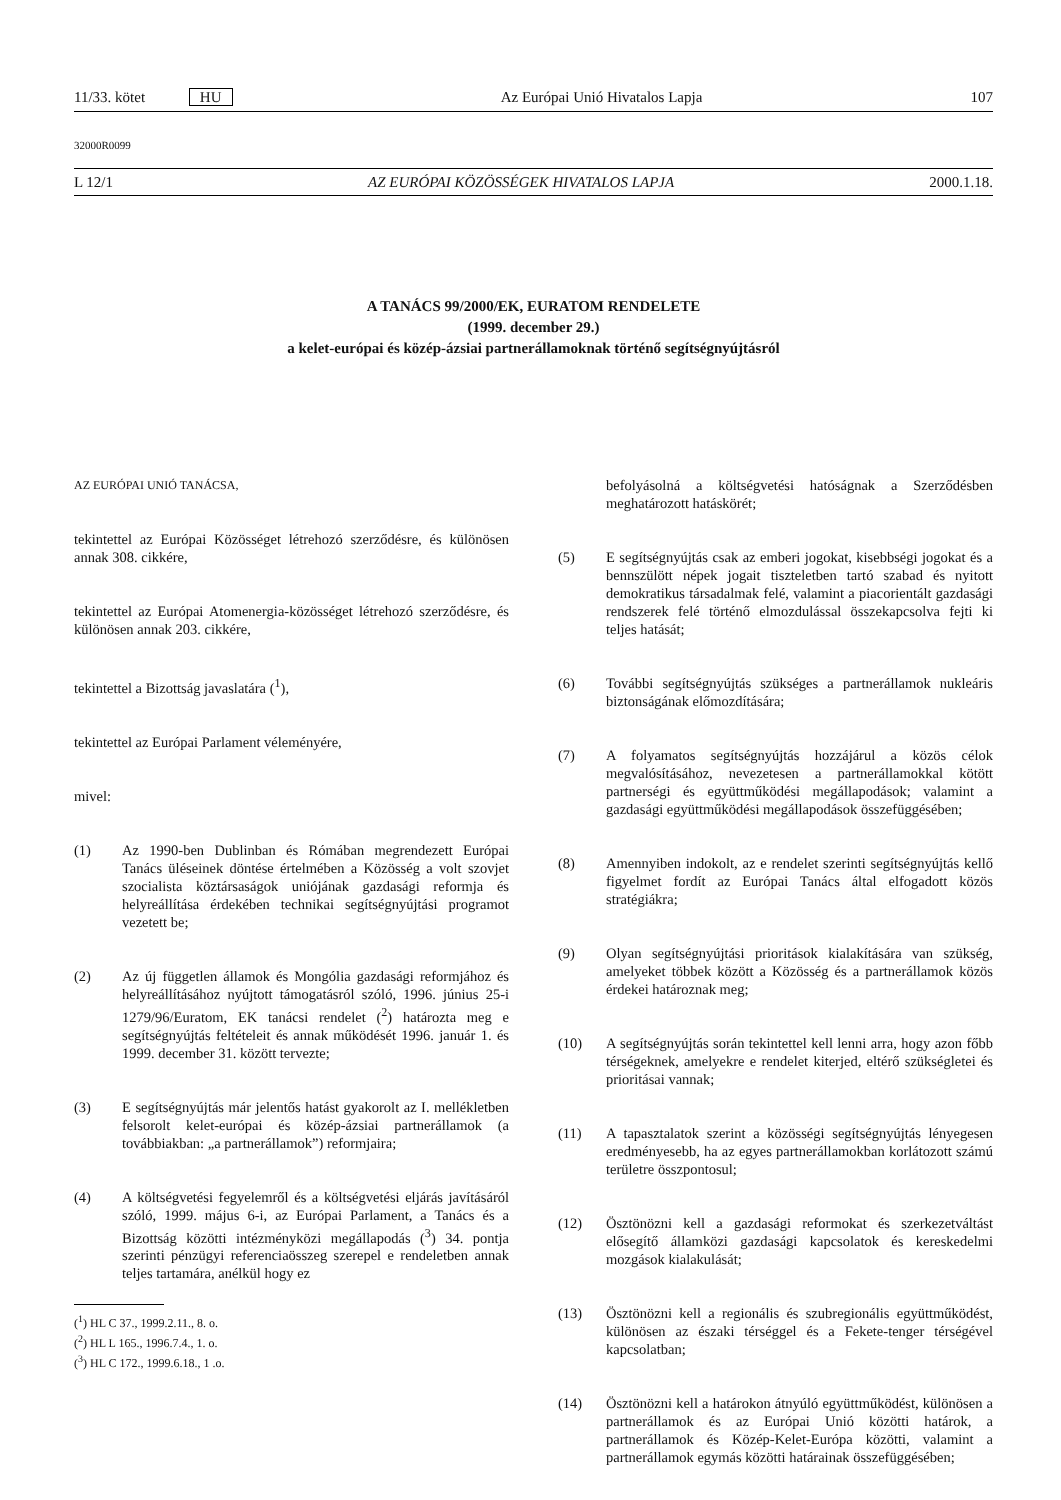11/33. kötet HU Az Európai Unió Hivatalos Lapja 107
32000R0099
L 12/1 AZ EURÓPAI KÖZÖSSÉGEK HIVATALOS LAPJA 2000.1.18.
A TANÁCS 99/2000/EK, EURATOM RENDELETE
(1999. december 29.)
a kelet-európai és közép-ázsiai partnerállamoknak történő segítségnyújtásról
AZ EURÓPAI UNIÓ TANÁCSA,
tekintettel az Európai Közösséget létrehozó szerződésre, és különösen annak 308. cikkére,
tekintettel az Európai Atomenergia-közösséget létrehozó szerződésre, és különösen annak 203. cikkére,
tekintettel a Bizottság javaslatára (<sup>1</sup>),
tekintettel az Európai Parlament véleményére,
mivel:
(1) Az 1990-ben Dublinban és Rómában megrendezett Európai Tanács üléseinek döntése értelmében a Közösség a volt szovjet szocialista köztársaságok uniójának gazdasági reformja és helyreállítása érdekében technikai segítségnyújtási programot vezetett be;
(2) Az új független államok és Mongólia gazdasági reformjához és helyreállításához nyújtott támogatásról szóló, 1996. június 25-i 1279/96/Euratom, EK tanácsi rendelet (<sup>2</sup>) határozta meg e segítségnyújtás feltételeit és annak működését 1996. január 1. és 1999. december 31. között tervezte;
(3) E segítségnyújtás már jelentős hatást gyakorolt az I. mellékletben felsorolt kelet-európai és közép-ázsiai partnerállamok (a továbbiakban: „a partnerállamok”) reformjaira;
(4) A költségvetési fegyelemről és a költségvetési eljárás javításáról szóló, 1999. május 6-i, az Európai Parlament, a Tanács és a Bizottság közötti intézményközi megállapodás (<sup>3</sup>) 34. pontja szerinti pénzügyi referenciaösszeg szerepel e rendeletben annak teljes tartamára, anélkül hogy ez
(<sup>1</sup>) HL C 37., 1999.2.11., 8. o.
(<sup>2</sup>) HL L 165., 1996.7.4., 1. o.
(<sup>3</sup>) HL C 172., 1999.6.18., 1 .o.
befolyásolná a költségvetési hatóságnak a Szerződésben meghatározott hatáskörét;
(5) E segítségnyújtás csak az emberi jogokat, kisebbségi jogokat és a bennszülött népek jogait tiszteletben tartó szabad és nyitott demokratikus társadalmak felé, valamint a piacorientált gazdasági rendszerek felé történő elmozdulással összekapcsolva fejti ki teljes hatását;
(6) További segítségnyújtás szükséges a partnerállamok nukleáris biztonságának előmozdítására;
(7) A folyamatos segítségnyújtás hozzájárul a közös célok megvalósításához, nevezetesen a partnerállamokkal kötött partnerségi és együttműködési megállapodások; valamint a gazdasági együttműködési megállapodások összefüggésében;
(8) Amennyiben indokolt, az e rendelet szerinti segítségnyújtás kellő figyelmet fordít az Európai Tanács által elfogadott közös stratégiákra;
(9) Olyan segítségnyújtási prioritások kialakítására van szükség, amelyeket többek között a Közösség és a partnerállamok közös érdekei határoznak meg;
(10) A segítségnyújtás során tekintettel kell lenni arra, hogy azon főbb térségeknek, amelyekre e rendelet kiterjed, eltérő szükségletei és prioritásai vannak;
(11) A tapasztalatok szerint a közösségi segítségnyújtás lényegesen eredményesebb, ha az egyes partnerállamokban korlátozott számú területre összpontosul;
(12) Ösztönözni kell a gazdasági reformokat és szerkezetváltást elősegítő államközi gazdasági kapcsolatok és kereskedelmi mozgások kialakulását;
(13) Ösztönözni kell a regionális és szubregionális együttműködést, különösen az északi térséggel és a Fekete-tenger térségével kapcsolatban;
(14) Ösztönözni kell a határokon átnyúló együttműködést, különösen a partnerállamok és az Európai Unió közötti határok, a partnerállamok és Közép-Kelet-Európa közötti, valamint a partnerállamok egymás közötti határainak összefüggésében;